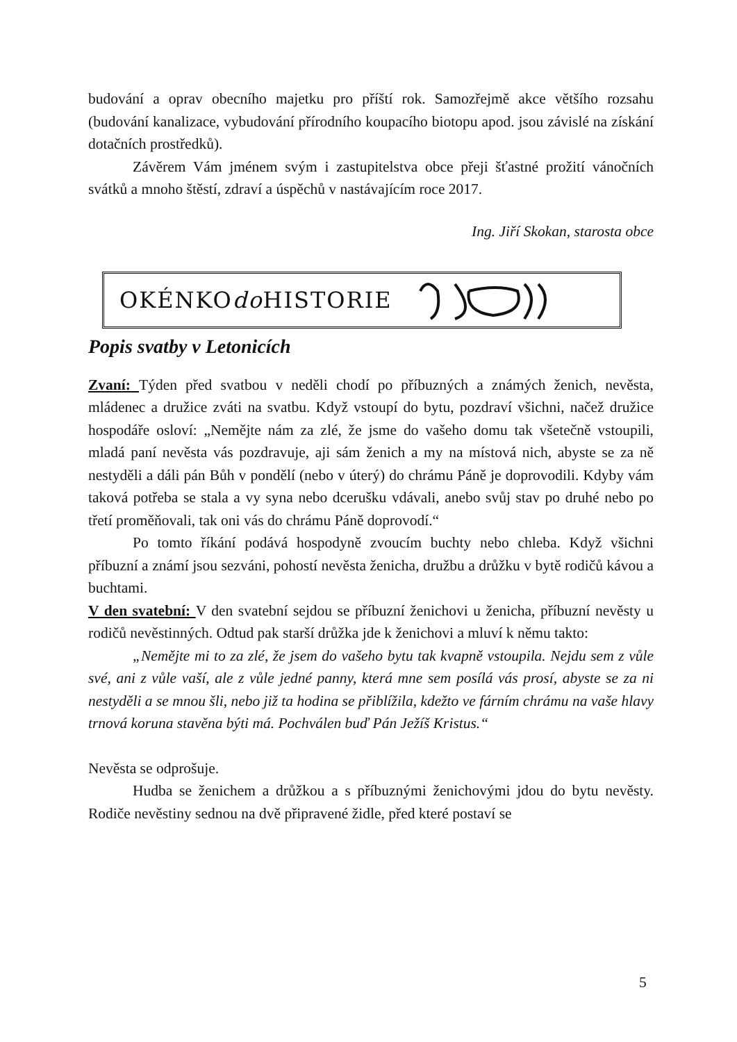budování a oprav obecního majetku pro příští rok. Samozřejmě akce většího rozsahu (budování kanalizace, vybudování přírodního koupacího biotopu apod. jsou závislé na získání dotačních prostředků).
Závěrem Vám jménem svým i zastupitelstva obce přeji šťastné prožití vánočních svátků a mnoho štěstí, zdraví a úspěchů v nastávajícím roce 2017.
Ing. Jiří Skokan, starosta obce
OKÉNKOdo HISTORIE
Popis svatby v Letonicích
Zvaní: Týden před svatbou v neděli chodí po příbuzných a známých ženich, nevěsta, mládenec a družice zváti na svatbu. Když vstoupí do bytu, pozdraví všichni, načež družice hospodáře osloví: „Nemějte nám za zlé, že jsme do vašeho domu tak všetečně vstoupili, mladá paní nevěsta vás pozdravuje, aji sám ženich a my na místová nich, abyste se za ně nestyděli a dáli pán Bůh v pondělí (nebo v úterý) do chrámu Páně je doprovodili. Kdyby vám taková potřeba se stala a vy syna nebo dcerušku vdávali, anebo svůj stav po druhé nebo po třetí proměňovali, tak oni vás do chrámu Páně doprovodí.“
Po tomto říkání podává hospodyně zvoucím buchty nebo chleba. Když všichni příbuzní a známí jsou sezváni, pohostí nevěsta ženicha, družbu a drůžku v bytě rodičů kávou a buchtami.
V den svatební: V den svatební sejdou se příbuzní ženichovi u ženicha, příbuzní nevěsty u rodičů nevěstinných. Odtud pak starší drůžka jde k ženichovi a mluví k němu takto:
„Nemějte mi to za zlé, že jsem do vašeho bytu tak kvapně vstoupila. Nejdu sem z vůle své, ani z vůle vaší, ale z vůle jedné panny, která mne sem posílá vás prosí, abyste se za ni nestyděli a se mnou šli, nebo již ta hodina se přiblížila, kdežto ve fárním chrámu na vaše hlavy trnová koruna stavěna býti má. Pochválen buď Pán Ježíš Kristus.“
Nevěsta se odprošuje.
Hudba se ženichem a drůžkou a s příbuznými ženichovými jdou do bytu nevěsty. Rodiče nevěstiny sednou na dvě připravené židle, před které postaví se
5